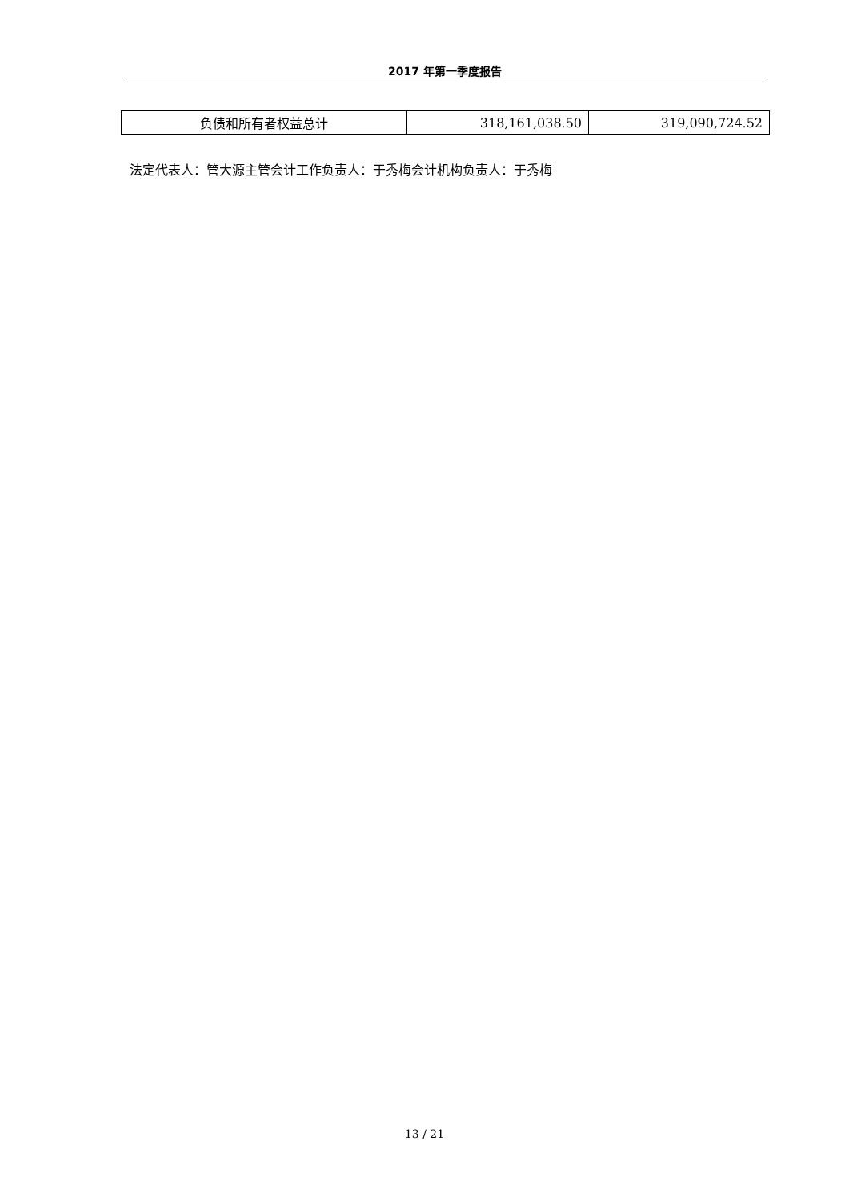2017 年第一季度报告
| 负债和所有者权益总计 | 318,161,038.50 | 319,090,724.52 |
法定代表人：管大源主管会计工作负责人：于秀梅会计机构负责人：于秀梅
13 / 21